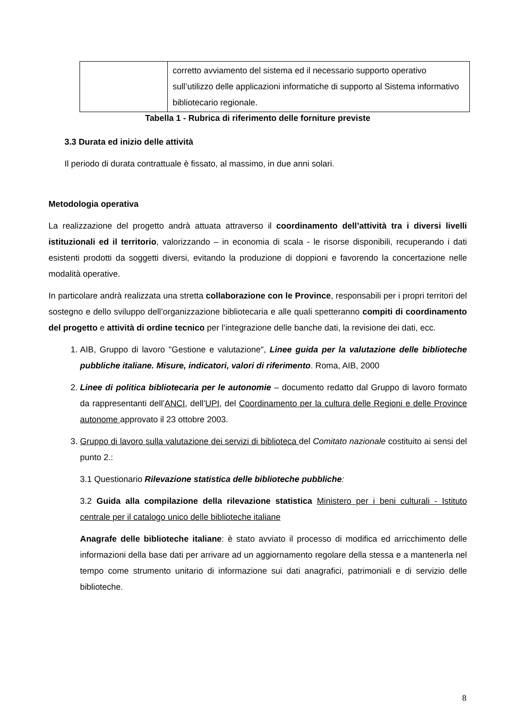| | corretto avviamento del sistema ed il necessario supporto operativo sull’utilizzo delle applicazioni informatiche di supporto al Sistema informativo bibliotecario regionale. |
Tabella 1 - Rubrica di riferimento delle forniture previste
3.3 Durata ed inizio delle attività
Il periodo di durata contrattuale è fissato, al massimo, in due anni solari.
Metodologia operativa
La realizzazione del progetto andrà attuata attraverso il coordinamento dell’attività tra i diversi livelli istituzionali ed il territorio, valorizzando – in economia di scala - le risorse disponibili, recuperando i dati esistenti prodotti da soggetti diversi, evitando la produzione di doppioni e favorendo la concertazione nelle modalità operative.
In particolare andrà realizzata una stretta collaborazione con le Province, responsabili per i propri territori del sostegno e dello sviluppo dell’organizzazione bibliotecaria e alle quali spetteranno compiti di coordinamento del progetto e attività di ordine tecnico per l’integrazione delle banche dati, la revisione dei dati, ecc.
1. AIB, Gruppo di lavoro "Gestione e valutazione", Linee guida per la valutazione delle biblioteche pubbliche italiane. Misure, indicatori, valori di riferimento. Roma, AIB, 2000
2. Linee di politica bibliotecaria per le autonomie – documento redatto dal Gruppo di lavoro formato da rappresentanti dell’ANCI, dell’UPI, del Coordinamento per la cultura delle Regioni e delle Province autonome approvato il 23 ottobre 2003.
3. Gruppo di lavoro sulla valutazione dei servizi di biblioteca del Comitato nazionale costituito ai sensi del punto 2.:
3.1 Questionario Rilevazione statistica delle biblioteche pubbliche:
3.2 Guida alla compilazione della rilevazione statistica Ministero per i beni culturali - Istituto centrale per il catalogo unico delle biblioteche italiane
Anagrafe delle biblioteche italiane: è stato avviato il processo di modifica ed arricchimento delle informazioni della base dati per arrivare ad un aggiornamento regolare della stessa e a mantenerla nel tempo come strumento unitario di informazione sui dati anagrafici, patrimoniali e di servizio delle biblioteche.
8